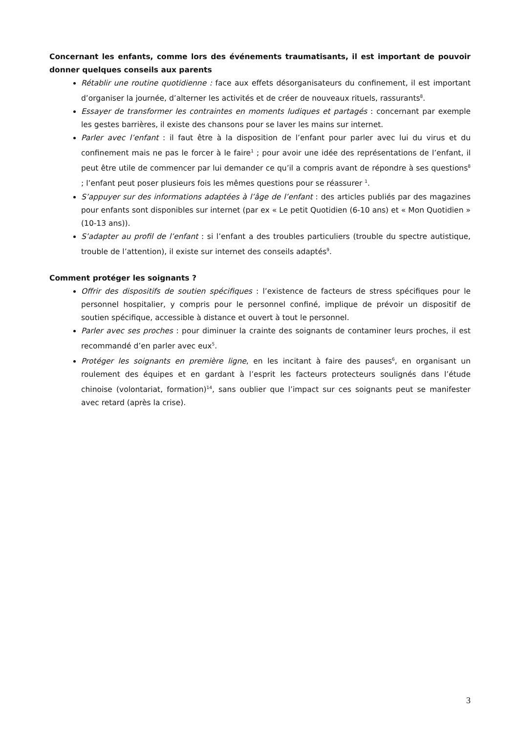Concernant les enfants, comme lors des événements traumatisants, il est important de pouvoir donner quelques conseils aux parents
Rétablir une routine quotidienne : face aux effets désorganisateurs du confinement, il est important d’organiser la journée, d’alterner les activités et de créer de nouveaux rituels, rassurants<sup>8</sup>.
Essayer de transformer les contraintes en moments ludiques et partagés : concernant par exemple les gestes barrières, il existe des chansons pour se laver les mains sur internet.
Parler avec l’enfant : il faut être à la disposition de l’enfant pour parler avec lui du virus et du confinement mais ne pas le forcer à le faire<sup>1</sup> ; pour avoir une idée des représentations de l’enfant, il peut être utile de commencer par lui demander ce qu’il a compris avant de répondre à ses questions<sup>8</sup> ; l’enfant peut poser plusieurs fois les mêmes questions pour se réassurer <sup>1</sup>.
S’appuyer sur des informations adaptées à l’âge de l’enfant : des articles publiés par des magazines pour enfants sont disponibles sur internet (par ex « Le petit Quotidien (6-10 ans) et « Mon Quotidien » (10-13 ans)).
S’adapter au profil de l’enfant : si l’enfant a des troubles particuliers (trouble du spectre autistique, trouble de l’attention), il existe sur internet des conseils adaptés<sup>9</sup>.
Comment protéger les soignants ?
Offrir des dispositifs de soutien spécifiques : l’existence de facteurs de stress spécifiques pour le personnel hospitalier, y compris pour le personnel confiné, implique de prévoir un dispositif de soutien spécifique, accessible à distance et ouvert à tout le personnel.
Parler avec ses proches : pour diminuer la crainte des soignants de contaminer leurs proches, il est recommandé d’en parler avec eux<sup>5</sup>.
Protéger les soignants en première ligne, en les incitant à faire des pauses<sup>6</sup>, en organisant un roulement des équipes et en gardant à l’esprit les facteurs protecteurs soulignés dans l’étude chinoise (volontariat, formation)<sup>14</sup>, sans oublier que l’impact sur ces soignants peut se manifester avec retard (après la crise).
3